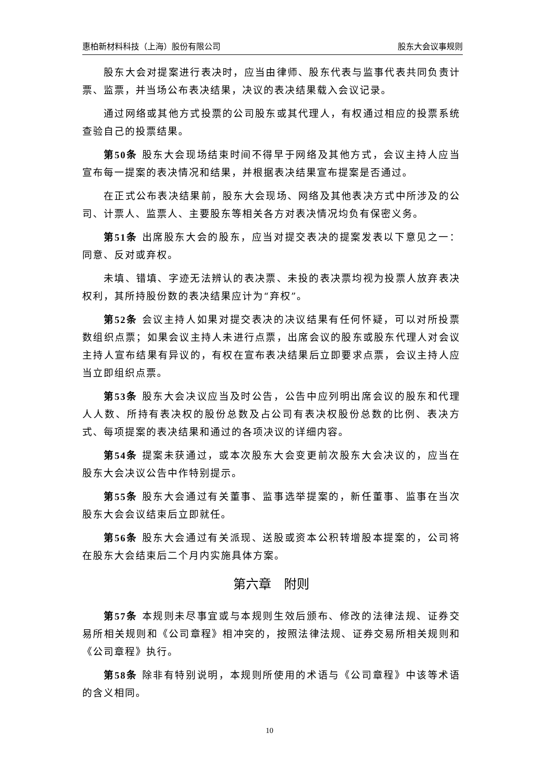惠柏新材料科技（上海）股份有限公司 股东大会议事规则
股东大会对提案进行表决时，应当由律师、股东代表与监事代表共同负责计票、监票，并当场公布表决结果，决议的表决结果载入会议记录。
通过网络或其他方式投票的公司股东或其代理人，有权通过相应的投票系统查验自己的投票结果。
第50条 股东大会现场结束时间不得早于网络及其他方式，会议主持人应当宣布每一提案的表决情况和结果，并根据表决结果宣布提案是否通过。
在正式公布表决结果前，股东大会现场、网络及其他表决方式中所涉及的公司、计票人、监票人、主要股东等相关各方对表决情况均负有保密义务。
第51条 出席股东大会的股东，应当对提交表决的提案发表以下意见之一：同意、反对或弃权。
未填、错填、字迹无法辨认的表决票、未投的表决票均视为投票人放弃表决权利，其所持股份数的表决结果应计为“弃权”。
第52条 会议主持人如果对提交表决的决议结果有任何怀疑，可以对所投票数组织点票；如果会议主持人未进行点票，出席会议的股东或股东代理人对会议主持人宣布结果有异议的，有权在宣布表决结果后立即要求点票，会议主持人应当立即组织点票。
第53条 股东大会决议应当及时公告，公告中应列明出席会议的股东和代理人人数、所持有表决权的股份总数及占公司有表决权股份总数的比例、表决方式、每项提案的表决结果和通过的各项决议的详细内容。
第54条 提案未获通过，或本次股东大会变更前次股东大会决议的，应当在股东大会决议公告中作特别提示。
第55条 股东大会通过有关董事、监事选举提案的，新任董事、监事在当次股东大会会议结束后立即就任。
第56条 股东大会通过有关派现、送股或资本公积转增股本提案的，公司将在股东大会结束后二个月内实施具体方案。
第六章　附则
第57条 本规则未尽事宜或与本规则生效后颁布、修改的法律法规、证券交易所相关规则和《公司章程》相冲突的，按照法律法规、证券交易所相关规则和《公司章程》执行。
第58条 除非有特别说明，本规则所使用的术语与《公司章程》中该等术语的含义相同。
10